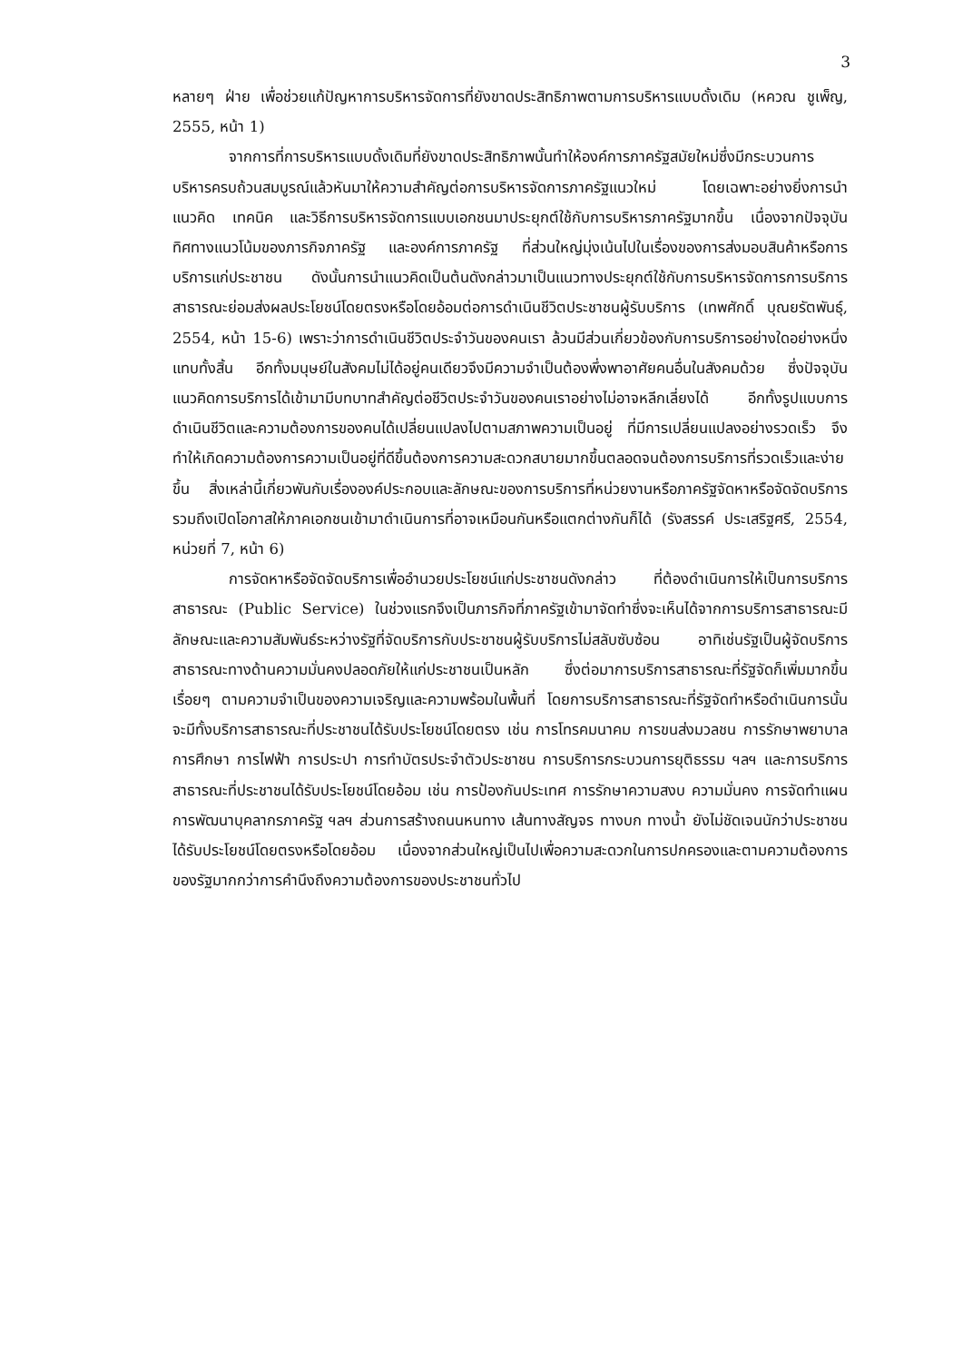3
หลายๆ ฝ่าย เพื่อช่วยแก้ปัญหาการบริหารจัดการที่ยังขาดประสิทธิภาพตามการบริหารแบบดั้งเดิม (หควณ ชูเพ็ญ, 2555, หน้า 1)
จากการที่การบริหารแบบดั้งเดิมที่ยังขาดประสิทธิภาพนั้นทำให้องค์การภาครัฐสมัยใหม่ซึ่งมีกระบวนการบริหารครบถ้วนสมบูรณ์แล้วหันมาให้ความสำคัญต่อการบริหารจัดการภาครัฐแนวใหม่ โดยเฉพาะอย่างยิ่งการนำแนวคิด เทคนิค และวิธีการบริหารจัดการแบบเอกชนมาประยุกต์ใช้กับการบริหารภาครัฐมากขึ้น เนื่องจากปัจจุบันทิศทางแนวโน้มของภารกิจภาครัฐ และองค์การภาครัฐ ที่ส่วนใหญ่มุ่งเน้นไปในเรื่องของการส่งมอบสินค้าหรือการบริการแก่ประชาชน ดังนั้นการนำแนวคิดเป็นต้นดังกล่าวมาเป็นแนวทางประยุกต์ใช้กับการบริหารจัดการการบริการสาธารณะย่อมส่งผลประโยชน์โดยตรงหรือโดยอ้อมต่อการดำเนินชีวิตประชาชนผู้รับบริการ (เทพศักดิ์ บุณยรัตพันธุ์, 2554, หน้า 15-6) เพราะว่าการดำเนินชีวิตประจำวันของคนเรา ล้วนมีส่วนเกี่ยวข้องกับการบริการอย่างใดอย่างหนึ่งแทบทั้งสิ้น อีกทั้งมนุษย์ในสังคมไม่ได้อยู่คนเดียวจึงมีความจำเป็นต้องพึ่งพาอาศัยคนอื่นในสังคมด้วย ซึ่งปัจจุบันแนวคิดการบริการได้เข้ามามีบทบาทสำคัญต่อชีวิตประจำวันของคนเราอย่างไม่อาจหลีกเลี่ยงได้ อีกทั้งรูปแบบการดำเนินชีวิตและความต้องการของคนได้เปลี่ยนแปลงไปตามสภาพความเป็นอยู่ ที่มีการเปลี่ยนแปลงอย่างรวดเร็ว จึงทำให้เกิดความต้องการความเป็นอยู่ที่ดีขึ้นต้องการความสะดวกสบายมากขึ้นตลอดจนต้องการบริการที่รวดเร็วและง่ายขึ้น สิ่งเหล่านี้เกี่ยวพันกับเรื่ององค์ประกอบและลักษณะของการบริการที่หน่วยงานหรือภาครัฐจัดหาหรือจัดจัดบริการรวมถึงเปิดโอกาสให้ภาคเอกชนเข้ามาดำเนินการที่อาจเหมือนกันหรือแตกต่างกันก็ได้ (รังสรรค์ ประเสริฐศรี, 2554, หน่วยที่ 7, หน้า 6)
การจัดหาหรือจัดจัดบริการเพื่ออำนวยประโยชน์แก่ประชาชนดังกล่าว ที่ต้องดำเนินการให้เป็นการบริการสาธารณะ (Public Service) ในช่วงแรกจึงเป็นภารกิจที่ภาครัฐเข้ามาจัดทำซึ่งจะเห็นได้จากการบริการสาธารณะมีลักษณะและความสัมพันธ์ระหว่างรัฐที่จัดบริการกับประชาชนผู้รับบริการไม่สลับซับซ้อน อาทิเช่นรัฐเป็นผู้จัดบริการสาธารณะทางด้านความมั่นคงปลอดภัยให้แก่ประชาชนเป็นหลัก ซึ่งต่อมาการบริการสาธารณะที่รัฐจัดก็เพิ่มมากขึ้นเรื่อยๆ ตามความจำเป็นของความเจริญและความพร้อมในพื้นที่ โดยการบริการสาธารณะที่รัฐจัดทำหรือดำเนินการนั้นจะมีทั้งบริการสาธารณะที่ประชาชนได้รับประโยชน์โดยตรง เช่น การโทรคมนาคม การขนส่งมวลชน การรักษาพยาบาล การศึกษา การไฟฟ้า การประปา การทำบัตรประจำตัวประชาชน การบริการกระบวนการยุติธรรม ฯลฯ และการบริการสาธารณะที่ประชาชนได้รับประโยชน์โดยอ้อม เช่น การป้องกันประเทศ การรักษาความสงบ ความมั่นคง การจัดทำแผน การพัฒนาบุคลากรภาครัฐ ฯลฯ ส่วนการสร้างถนนหนทาง เส้นทางสัญจร ทางบก ทางน้ำ ยังไม่ชัดเจนนักว่าประชาชนได้รับประโยชน์โดยตรงหรือโดยอ้อม เนื่องจากส่วนใหญ่เป็นไปเพื่อความสะดวกในการปกครองและตามความต้องการของรัฐมากกว่าการคำนึงถึงความต้องการของประชาชนทั่วไป